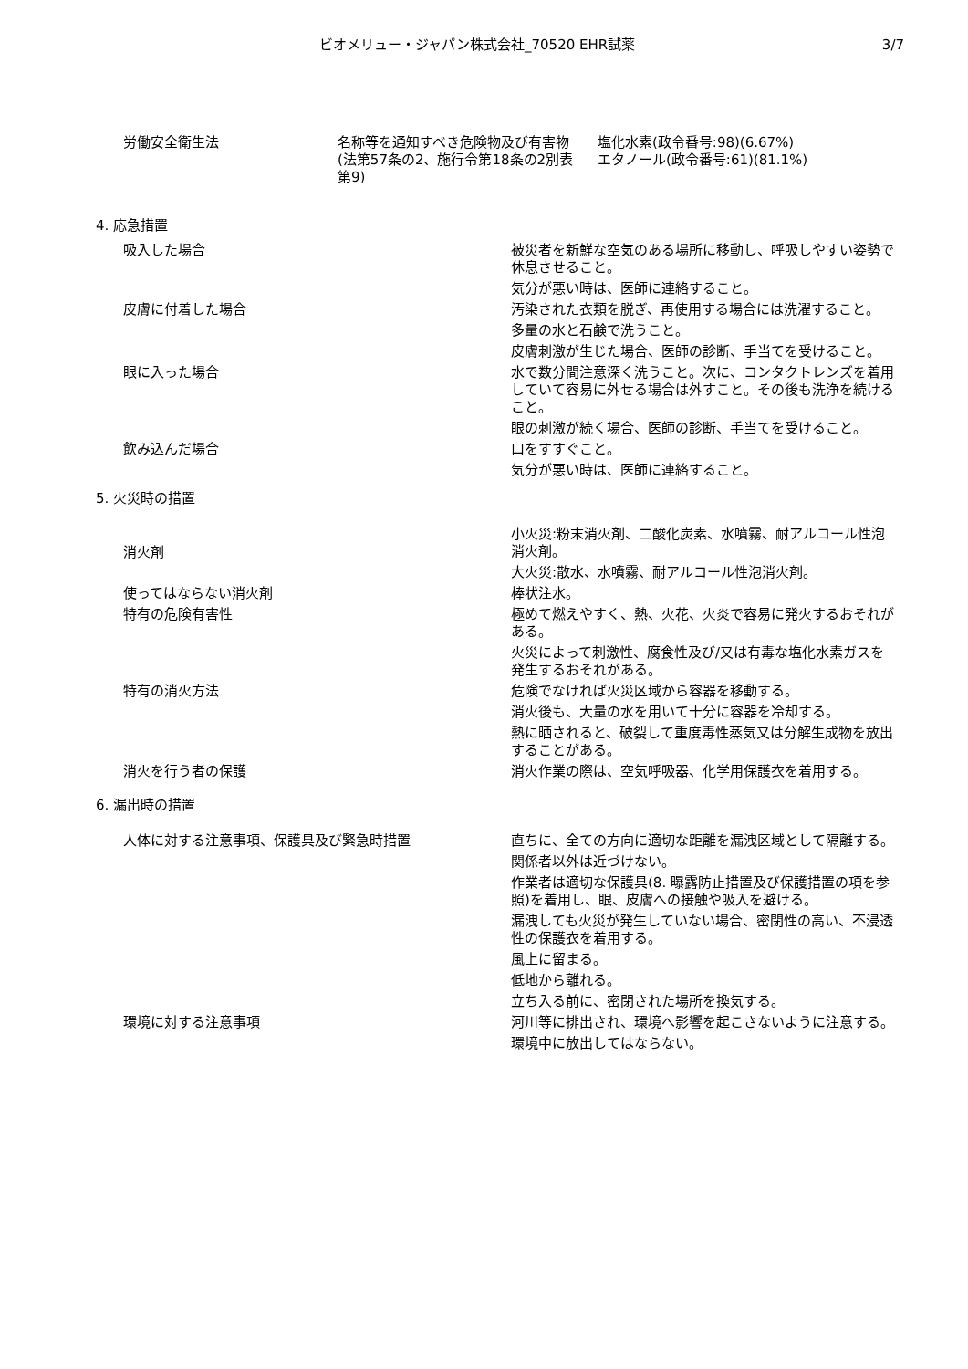ビオメリュー・ジャパン株式会社_70520 EHR試薬
3/7
労働安全衛生法 名称等を通知すべき危険物及び有害物(法第57条の2、施行令第18条の2別表第9)
塩化水素(政令番号:98)(6.67%)
エタノール(政令番号:61)(81.1%)
4. 応急措置
吸入した場合 被災者を新鮮な空気のある場所に移動し、呼吸しやすい姿勢で休息させること。
気分が悪い時は、医師に連絡すること。
皮膚に付着した場合 汚染された衣類を脱ぎ、再使用する場合には洗濯すること。
多量の水と石鹸で洗うこと。
皮膚刺激が生じた場合、医師の診断、手当てを受けること。
眼に入った場合 水で数分間注意深く洗うこと。次に、コンタクトレンズを着用していて容易に外せる場合は外すこと。その後も洗浄を続けること。
眼の刺激が続く場合、医師の診断、手当てを受けること。
飲み込んだ場合 口をすすぐこと。
気分が悪い時は、医師に連絡すること。
5. 火災時の措置
消火剤
小火災:粉末消火剤、二酸化炭素、水噴霧、耐アルコール性泡消火剤。
大火災:散水、水噴霧、耐アルコール性泡消火剤。
使ってはならない消火剤 棒状注水。
特有の危険有害性 極めて燃えやすく、熱、火花、火炎で容易に発火するおそれがある。
火災によって刺激性、腐食性及び/又は有毒な塩化水素ガスを発生するおそれがある。
特有の消火方法 危険でなければ火災区域から容器を移動する。
消火後も、大量の水を用いて十分に容器を冷却する。
熱に晒されると、破裂して重度毒性蒸気又は分解生成物を放出することがある。
消火を行う者の保護 消火作業の際は、空気呼吸器、化学用保護衣を着用する。
6. 漏出時の措置
人体に対する注意事項、保護具及び緊急時措置 直ちに、全ての方向に適切な距離を漏洩区域として隔離する。
関係者以外は近づけない。
作業者は適切な保護具(8. 曝露防止措置及び保護措置の項を参照)を着用し、眼、皮膚への接触や吸入を避ける。
漏洩しても火災が発生していない場合、密閉性の高い、不浸透性の保護衣を着用する。
風上に留まる。
低地から離れる。
立ち入る前に、密閉された場所を換気する。
環境に対する注意事項 河川等に排出され、環境へ影響を起こさないように注意する。
環境中に放出してはならない。